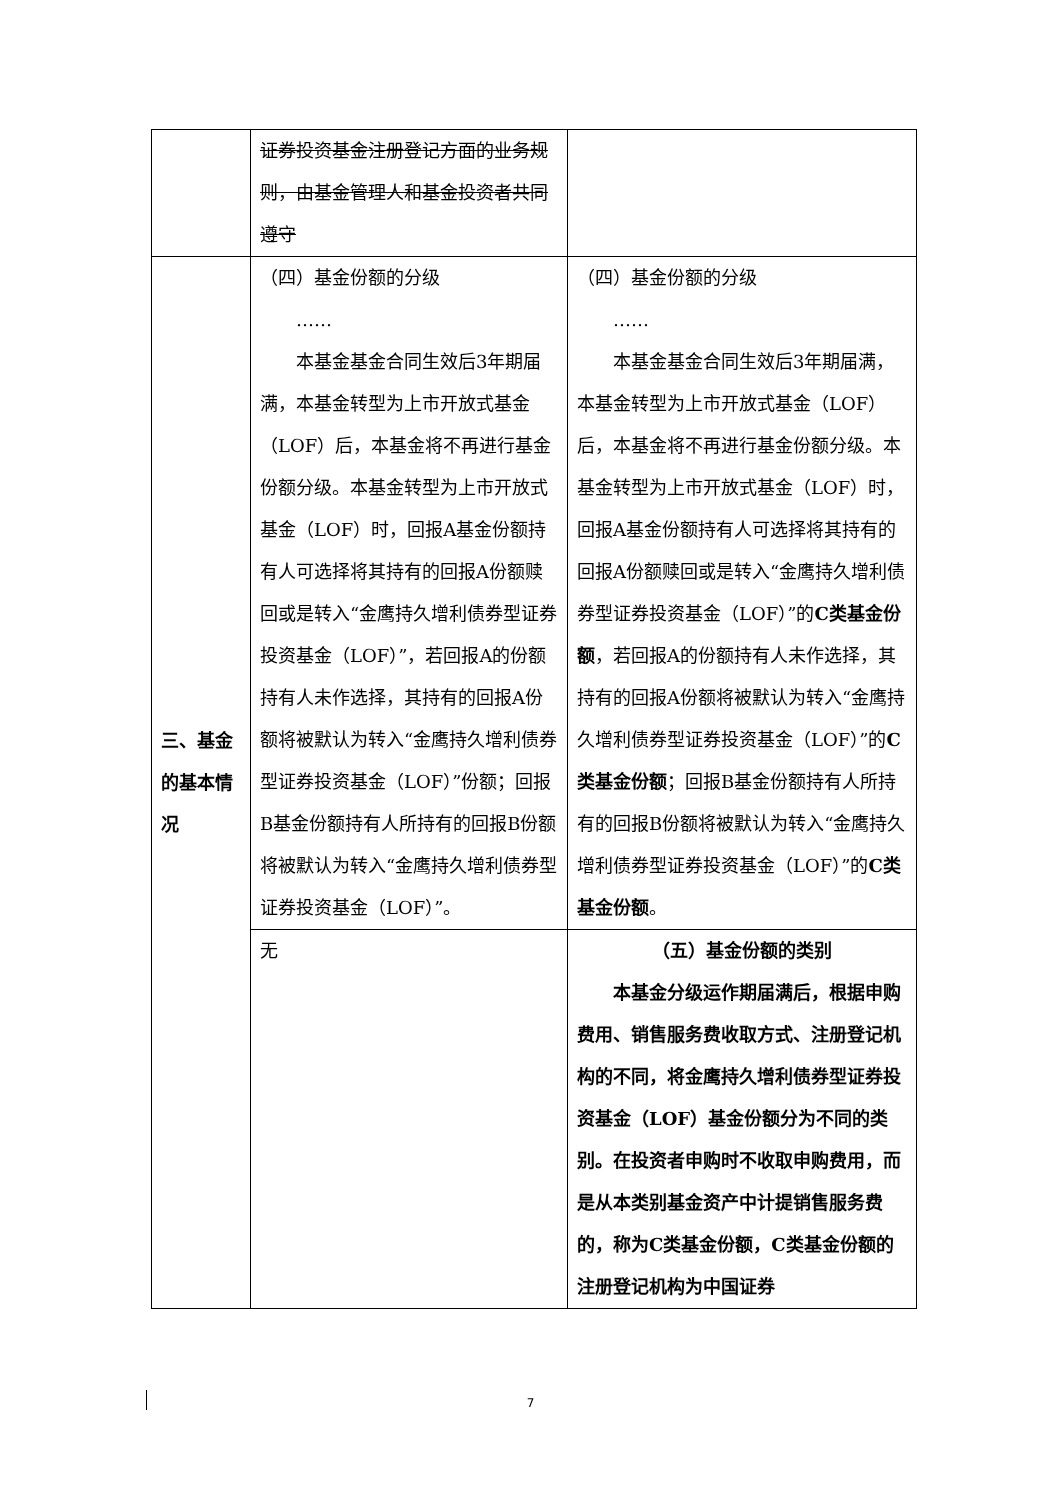| | 证券投资基金注册登记方面的业务规则，由基金管理人和基金投资者共同遵守 | |
| 三、基金的基本情况 | （四）基金份额的分级 …… 本基金基金合同生效后3年期届满，本基金转型为上市开放式基金（LOF）后，本基金将不再进行基金份额分级。本基金转型为上市开放式基金（LOF）时，回报A基金份额持有人可选择将其持有的回报A份额赎回或是转入“金鹰持久增利债券型证券投资基金（LOF）”，若回报A的份额持有人未作选择，其持有的回报A份额将被默认为转入“金鹰持久增利债券型证券投资基金（LOF）”份额；回报B基金份额持有人所持有的回报B份额将被默认为转入“金鹰持久增利债券型证券投资基金（LOF）”。 | （四）基金份额的分级 …… 本基金基金合同生效后3年期届满，本基金转型为上市开放式基金（LOF）后，本基金将不再进行基金份额分级。本基金转型为上市开放式基金（LOF）时，回报A基金份额持有人可选择将其持有的回报A份额赎回或是转入“金鹰持久增利债券型证券投资基金（LOF）”的 C类基金份额 ，若回报A的份额持有人未作选择，其持有的回报A份额将被默认为转入“金鹰持久增利债券型证券投资基金（LOF）”的 C类基金份额 ；回报B基金份额持有人所持有的回报B份额将被默认为转入“金鹰持久增利债券型证券投资基金（LOF）”的 C类基金份额 。 |
| | 无 | （五）基金份额的类别 本基金分级运作期届满后，根据申购费用、销售服务费收取方式、注册登记机构的不同，将金鹰持久增利债券型证券投资基金（LOF）基金份额分为不同的类别。在投资者申购时不收取申购费用，而是从本类别基金资产中计提销售服务费的，称为C类基金份额，C类基金份额的注册登记机构为中国证券 |
7